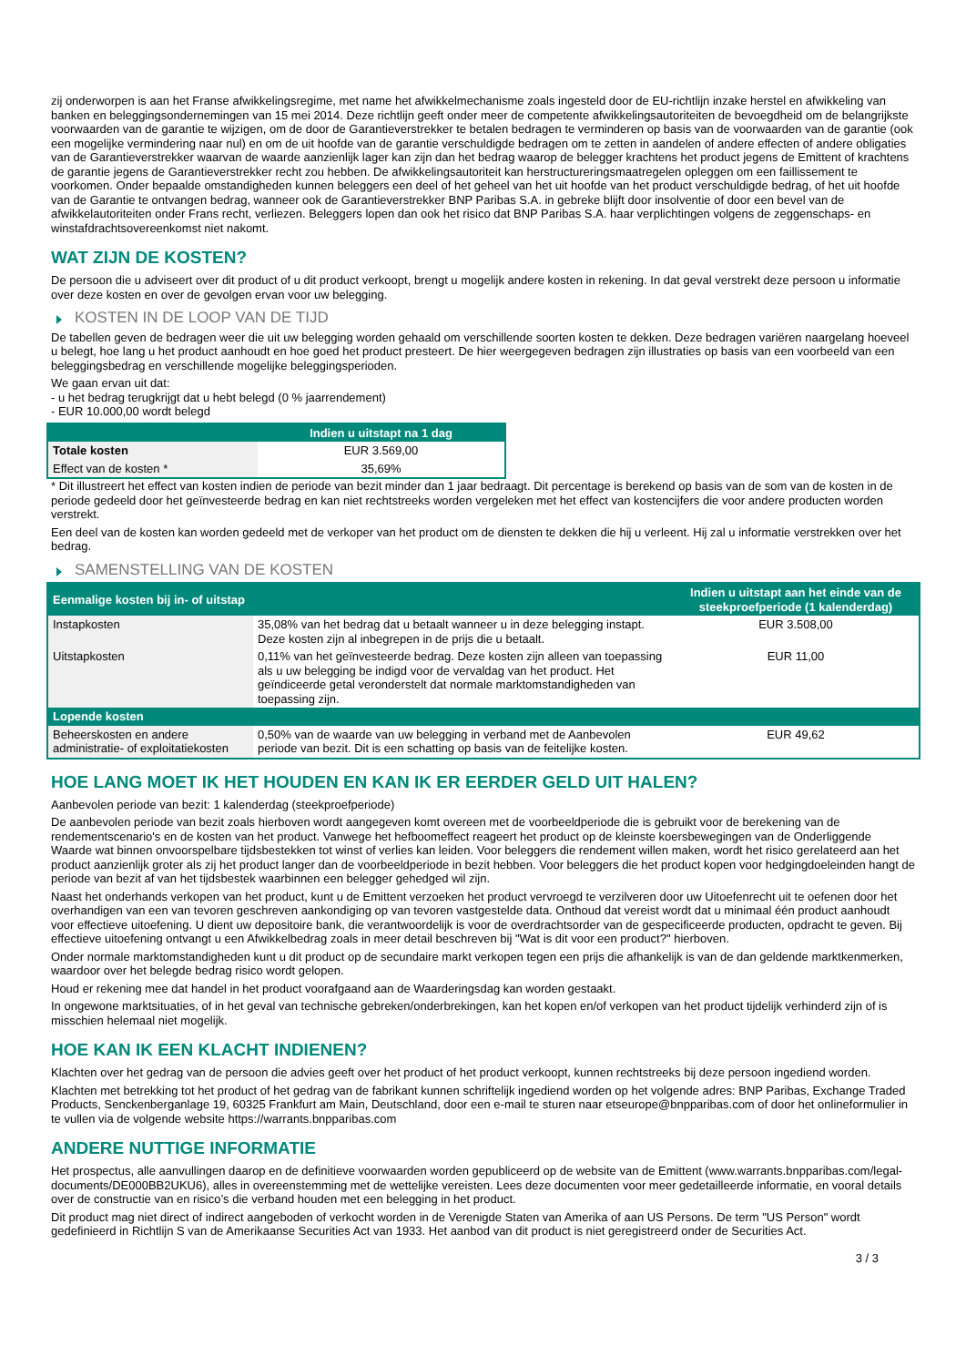zij onderworpen is aan het Franse afwikkelingsregime, met name het afwikkelmechanisme zoals ingesteld door de EU-richtlijn inzake herstel en afwikkeling van banken en beleggingsondernemingen van 15 mei 2014. Deze richtlijn geeft onder meer de competente afwikkelingsautoriteiten de bevoegdheid om de belangrijkste voorwaarden van de garantie te wijzigen, om de door de Garantieverstrekker te betalen bedragen te verminderen op basis van de voorwaarden van de garantie (ook een mogelijke vermindering naar nul) en om de uit hoofde van de garantie verschuldigde bedragen om te zetten in aandelen of andere effecten of andere obligaties van de Garantieverstrekker waarvan de waarde aanzienlijk lager kan zijn dan het bedrag waarop de belegger krachtens het product jegens de Emittent of krachtens de garantie jegens de Garantieverstrekker recht zou hebben. De afwikkelingsautoriteit kan herstructureringsmaatregelen opleggen om een faillissement te voorkomen. Onder bepaalde omstandigheden kunnen beleggers een deel of het geheel van het uit hoofde van het product verschuldigde bedrag, of het uit hoofde van de Garantie te ontvangen bedrag, wanneer ook de Garantieverstrekker BNP Paribas S.A. in gebreke blijft door insolventie of door een bevel van de afwikkelautoriteiten onder Frans recht, verliezen. Beleggers lopen dan ook het risico dat BNP Paribas S.A. haar verplichtingen volgens de zeggenschaps- en winstafdrachtsovereenkomst niet nakomt.
WAT ZIJN DE KOSTEN?
De persoon die u adviseert over dit product of u dit product verkoopt, brengt u mogelijk andere kosten in rekening. In dat geval verstrekt deze persoon u informatie over deze kosten en over de gevolgen ervan voor uw belegging.
KOSTEN IN DE LOOP VAN DE TIJD
De tabellen geven de bedragen weer die uit uw belegging worden gehaald om verschillende soorten kosten te dekken. Deze bedragen variëren naargelang hoeveel u belegt, hoe lang u het product aanhoudt en hoe goed het product presteert. De hier weergegeven bedragen zijn illustraties op basis van een voorbeeld van een beleggingsbedrag en verschillende mogelijke beleggingsperioden.
We gaan ervan uit dat:
- u het bedrag terugkrijgt dat u hebt belegd (0 % jaarrendement)
- EUR 10.000,00 wordt belegd
| | Indien u uitstapt na 1 dag |
| --- | --- |
| Totale kosten | EUR 3.569,00 |
| Effect van de kosten * | 35,69% |
* Dit illustreert het effect van kosten indien de periode van bezit minder dan 1 jaar bedraagt. Dit percentage is berekend op basis van de som van de kosten in de periode gedeeld door het geïnvesteerde bedrag en kan niet rechtstreeks worden vergeleken met het effect van kostencijfers die voor andere producten worden verstrekt.
Een deel van de kosten kan worden gedeeld met de verkoper van het product om de diensten te dekken die hij u verleent. Hij zal u informatie verstrekken over het bedrag.
SAMENSTELLING VAN DE KOSTEN
| Eenmalige kosten bij in- of uitstap | | Indien u uitstapt aan het einde van de steekproefperiode (1 kalenderdag) |
| --- | --- | --- |
| Instapkosten | 35,08% van het bedrag dat u betaalt wanneer u in deze belegging instapt. Deze kosten zijn al inbegrepen in de prijs die u betaalt. | EUR 3.508,00 |
| Uitstapkosten | 0,11% van het geïnvesteerde bedrag. Deze kosten zijn alleen van toepassing als u uw belegging be indigd voor de vervaldag van het product. Het geïndiceerde getal veronderstelt dat normale marktomstandigheden van toepassing zijn. | EUR 11,00 |
| Lopende kosten | | |
| Beheerskosten en andere administratie- of exploitatiekosten | 0,50% van de waarde van uw belegging in verband met de Aanbevolen periode van bezit. Dit is een schatting op basis van de feitelijke kosten. | EUR 49,62 |
HOE LANG MOET IK HET HOUDEN EN KAN IK ER EERDER GELD UIT HALEN?
Aanbevolen periode van bezit: 1 kalenderdag (steekproefperiode)
De aanbevolen periode van bezit zoals hierboven wordt aangegeven komt overeen met de voorbeeldperiode die is gebruikt voor de berekening van de rendementscenario's en de kosten van het product. Vanwege het hefboomeffect reageert het product op de kleinste koersbewegingen van de Onderliggende Waarde wat binnen onvoorspelbare tijdsbestekken tot winst of verlies kan leiden. Voor beleggers die rendement willen maken, wordt het risico gerelateerd aan het product aanzienlijk groter als zij het product langer dan de voorbeeldperiode in bezit hebben. Voor beleggers die het product kopen voor hedgingdoeleinden hangt de periode van bezit af van het tijdsbestek waarbinnen een belegger gehedged wil zijn.
Naast het onderhands verkopen van het product, kunt u de Emittent verzoeken het product vervroegd te verzilveren door uw Uitoefenrecht uit te oefenen door het overhandigen van een van tevoren geschreven aankondiging op van tevoren vastgestelde data. Onthoud dat vereist wordt dat u minimaal één product aanhoudt voor effectieve uitoefening. U dient uw depositoire bank, die verantwoordelijk is voor de overdrachtsorder van de gespecificeerde producten, opdracht te geven. Bij effectieve uitoefening ontvangt u een Afwikkelbedrag zoals in meer detail beschreven bij "Wat is dit voor een product?" hierboven.
Onder normale marktomstandigheden kunt u dit product op de secundaire markt verkopen tegen een prijs die afhankelijk is van de dan geldende marktkenmerken, waardoor over het belegde bedrag risico wordt gelopen.
Houd er rekening mee dat handel in het product voorafgaand aan de Waarderingsdag kan worden gestaakt.
In ongewone marktsituaties, of in het geval van technische gebreken/onderbrekingen, kan het kopen en/of verkopen van het product tijdelijk verhinderd zijn of is misschien helemaal niet mogelijk.
HOE KAN IK EEN KLACHT INDIENEN?
Klachten over het gedrag van de persoon die advies geeft over het product of het product verkoopt, kunnen rechtstreeks bij deze persoon ingediend worden.
Klachten met betrekking tot het product of het gedrag van de fabrikant kunnen schriftelijk ingediend worden op het volgende adres: BNP Paribas, Exchange Traded Products, Senckenberganlage 19, 60325 Frankfurt am Main, Deutschland, door een e-mail te sturen naar etseurope@bnpparibas.com of door het onlineformulier in te vullen via de volgende website https://warrants.bnpparibas.com
ANDERE NUTTIGE INFORMATIE
Het prospectus, alle aanvullingen daarop en de definitieve voorwaarden worden gepubliceerd op de website van de Emittent (www.warrants.bnpparibas.com/legal-documents/DE000BB2UKU6), alles in overeenstemming met de wettelijke vereisten. Lees deze documenten voor meer gedetailleerde informatie, en vooral details over de constructie van en risico’s die verband houden met een belegging in het product.
Dit product mag niet direct of indirect aangeboden of verkocht worden in de Verenigde Staten van Amerika of aan US Persons. De term "US Person" wordt gedefinieerd in Richtlijn S van de Amerikaanse Securities Act van 1933. Het aanbod van dit product is niet geregistreerd onder de Securities Act.
3 / 3